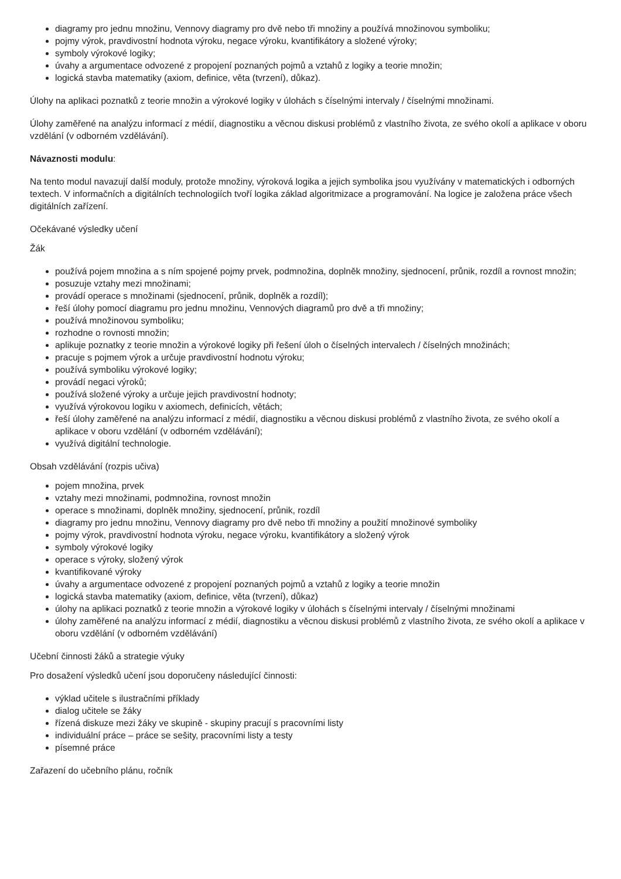diagramy pro jednu množinu, Vennovy diagramy pro dvě nebo tři množiny a používá množinovou symboliku;
pojmy výrok, pravdivostní hodnota výroku, negace výroku, kvantifikátory a složené výroky;
symboly výrokové logiky;
úvahy a argumentace odvozené z propojení poznaných pojmů a vztahů z logiky a teorie množin;
logická stavba matematiky (axiom, definice, věta (tvrzení), důkaz).
Úlohy na aplikaci poznatků z teorie množin a výrokové logiky v úlohách s číselnými intervaly / číselnými množinami.
Úlohy zaměřené na analýzu informací z médií, diagnostiku a věcnou diskusi problémů z vlastního života, ze svého okolí a aplikace v oboru vzdělání (v odborném vzdělávání).
Návaznosti modulu:
Na tento modul navazují další moduly, protože množiny, výroková logika a jejich symbolika jsou využívány v matematických i odborných textech. V informačních a digitálních technologiích tvoří logika základ algoritmizace a programování. Na logice je založena práce všech digitálních zařízení.
Očekávané výsledky učení
Žák
používá pojem množina a s ním spojené pojmy prvek, podmnožina, doplněk množiny, sjednocení, průnik, rozdíl a rovnost množin;
posuzuje vztahy mezi množinami;
provádí operace s množinami (sjednocení, průnik, doplněk a rozdíl);
řeší úlohy pomocí diagramu pro jednu množinu, Vennových diagramů pro dvě a tři množiny;
používá množinovou symboliku;
rozhodne o rovnosti množin;
aplikuje poznatky z teorie množin a výrokové logiky při řešení úloh o číselných intervalech / číselných množinách;
pracuje s pojmem výrok a určuje pravdivostní hodnotu výroku;
používá symboliku výrokové logiky;
provádí negaci výroků;
používá složené výroky a určuje jejich pravdivostní hodnoty;
využívá výrokovou logiku v axiomech, definicích, větách;
řeší úlohy zaměřené na analýzu informací z médií, diagnostiku a věcnou diskusi problémů z vlastního života, ze svého okolí a aplikace v oboru vzdělání (v odborném vzdělávání);
využívá digitální technologie.
Obsah vzdělávání (rozpis učiva)
pojem množina, prvek
vztahy mezi množinami, podmnožina, rovnost množin
operace s množinami, doplněk množiny, sjednocení, průnik, rozdíl
diagramy pro jednu množinu, Vennovy diagramy pro dvě nebo tři množiny a použití množinové symboliky
pojmy výrok, pravdivostní hodnota výroku, negace výroku, kvantifikátory a složený výrok
symboly výrokové logiky
operace s výroky, složený výrok
kvantifikované výroky
úvahy a argumentace odvozené z propojení poznaných pojmů a vztahů z logiky a teorie množin
logická stavba matematiky (axiom, definice, věta (tvrzení), důkaz)
úlohy na aplikaci poznatků z teorie množin a výrokové logiky v úlohách s číselnými intervaly / číselnými množinami
úlohy zaměřené na analýzu informací z médií, diagnostiku a věcnou diskusi problémů z vlastního života, ze svého okolí a aplikace v oboru vzdělání (v odborném vzdělávání)
Učební činnosti žáků a strategie výuky
Pro dosažení výsledků učení jsou doporučeny následující činnosti:
výklad učitele s ilustračními příklady
dialog učitele se žáky
řízená diskuze mezi žáky ve skupině - skupiny pracují s pracovními listy
individuální práce – práce se sešity, pracovními listy a testy
písemné práce
Zařazení do učebního plánu, ročník